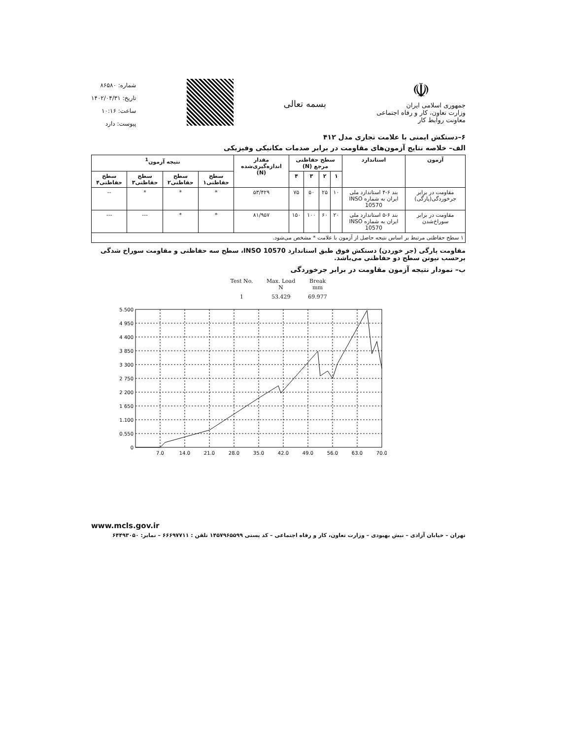☫
جمهوری اسلامی ایران
وزارت تعاون، کار و رفاه اجتماعی
معاونت روابط کار
بسمه تعالی
شماره: ۸۶۵۸۰
تاریخ: ۱۴۰۲/۰۴/۳۱
ساعت: ۱۰:۱۶
پیوست: دارد
۶–دستکش ایمنی با علامت تجاری مدل ۴۱۲
الف– خلاصه نتایج آزمون‌های مقاومت در برابر صدمات مکانیکی وفیزیکی
| آزمون | استاندارد | سطح حفاظتی مرجع (N) | | | | مقدار اندازه‌گیری‌شده (N) | نتیجه آزمون<sup>1</sup> | | | |
| --- | --- | --- | --- | --- | --- | --- | --- | --- | --- | --- |
| | | ۱ | ۲ | ۳ | ۴ | | سطح حفاظتی۱ | سطح حفاظتی۲ | سطح حفاظتی۳ | سطح حفاظتی۴ |
| مقاومت در برابر جرخوردگی(پارگی) | بند ۶-۴ استاندارد ملی ایران به شماره INSO 10570 | ۱۰ | ۲۵ | ۵۰ | ۷۵ | ۵۳/۴۲۹ | * | * | * | -- |
| مقاومت در برابر سوراخ‌شدن | بند ۶-۵ استاندارد ملی ایران به شماره INSO 10570 | ۲۰ | ۶۰ | ۱۰۰ | ۱۵۰ | ۸۱/۹۵۷ | * | * | --- | --- |
| ۱ سطح حفاظتی مرتبط بر اساس نتیجه حاصل از آزمون با علامت * مشخص می‌شود. | | | | | | | | | | |
مقاومت پارگی (جر خوردن) دستکش فوق طبق استاندارد INSO 10570، سطح سه حفاظتی و مقاومت سوراخ شدگی برحسب نیوتن سطح دو حفاظتی می‌باشد.
ب– نمودار نتیجه آزمون مقاومت در برابر جرخوردگی
| Test No. | Max. Load N | Break mm |
| 1 | 53.429 | 69.977 |
5.500
4 950
4 400
3 850
3 300
2 750
2 200
1 650
1.100
0.550
0
7.0
14.0
21.0
28.0
35.0
42.0
49.0
56.0
63.0
70.0
www.mcls.gov.ir
تهران – خیابان آزادی – نبش بهبودی – وزارت تعاون، کار و رفاه اجتماعی – کد پستی ۱۴۵۷۹۶۵۵۹۹ تلفن : ۶۶۶۹۷۷۱۱ – نمابر: ۶۴۴۹۳۰۵۰